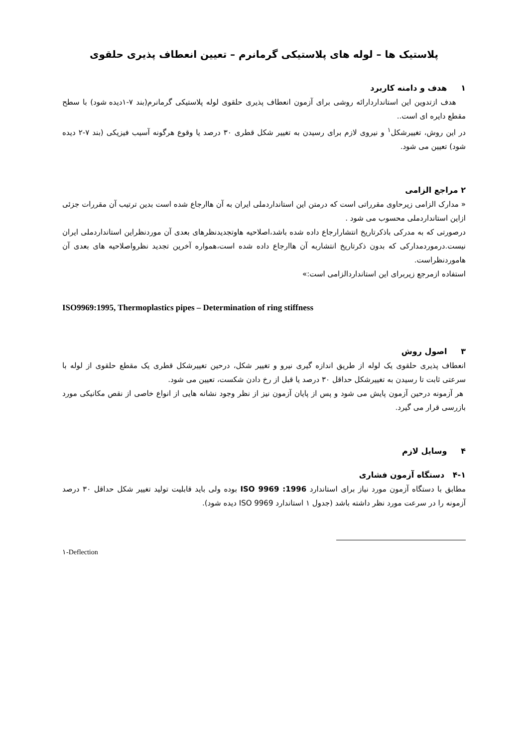پلاستیک ها – لوله های پلاستیکی گرمانرم – تعیین انعطاف پذیری حلقوی
۱ هدف و دامنه کاربرد
هدف ازتدوین این استانداردارائه روشی برای آزمون انعطاف پذیری حلقوی لوله پلاستیکی گرمانرم(بند ۷-۱دیده شود) با سطح مقطع دایره ای است..
در این روش، تغییرشکل<sup>۱</sup> و نیروی لازم برای رسیدن به تغییر شکل قطری ۳۰ درصد یا وقوع هرگونه آسیب فیزیکی (بند ۷-۲ دیده شود) تعیین می شود.
۲ مراجع الزامی
« مدارک الزامی زیرحاوی مقرراتی است که درمتن این استانداردملی ایران به آن هاارجاع شده است بدین ترتیب آن مقررات جزئی ازاین استانداردملی محسوب می شود .
درصورتی که به مدرکی باذکرتاریخ انتشارارجاع داده شده باشد،اصلاحیه هاوتجدیدنظرهای بعدی آن موردنظراین استانداردملی ایران نیست.درموردمدارکی که بدون ذکرتاریخ انتشاربه آن هاارجاع داده شده است،همواره آخرین تجدید نظرواصلاحیه های بعدی آن هاموردنظراست.
استفاده ازمرجع زیربرای این استانداردالزامی است:»
ISO9969:1995, Thermoplastics pipes – Determination of ring stiffness
۳ اصول روش
انعطاف پذیری حلقوی یک لوله از طریق اندازه گیری نیرو و تغییر شکل، درحین تغییرشکل قطری یک مقطع حلقوی از لوله با سرعتی ثابت تا رسیدن به تغییرشکل حداقل ۳۰ درصد یا قبل از رخ دادن شکست، تعیین می شود.
هر آزمونه درحین آزمون پایش می شود و پس از پایان آزمون نیز از نظر وجود نشانه هایی از انواع خاصی از نقص مکانیکی مورد بازرسی قرار می گیرد.
۴ وسایل لازم
۴-۱ دستگاه آزمون فشاری
مطابق با دستگاه آزمون مورد نیاز برای استاندارد ISO 9969 :1996 بوده ولی باید قابلیت تولید تغییر شکل حداقل ۳۰ درصد آزمونه را در سرعت مورد نظر داشته باشد (جدول ۱ استاندارد ISO 9969 دیده شود).
۱-Deflection